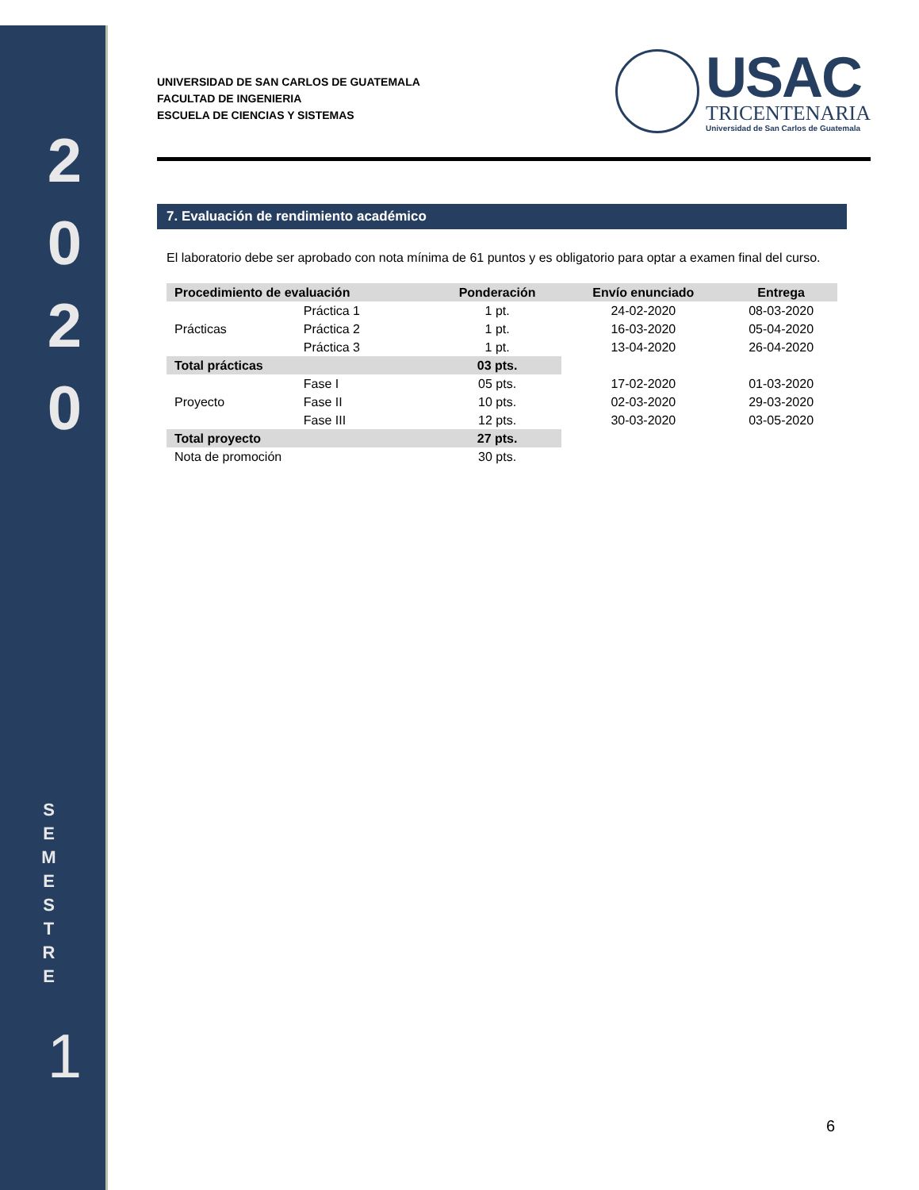2
0
2
0
S
E
M
E
S
T
R
E
1
UNIVERSIDAD DE SAN CARLOS DE GUATEMALA
FACULTAD DE INGENIERIA
ESCUELA DE CIENCIAS Y SISTEMAS
USAC
TRICENTENARIA
Universidad de San Carlos de Guatemala
7. Evaluación de rendimiento académico
El laboratorio debe ser aprobado con nota mínima de 61 puntos y es obligatorio para optar a examen final del curso.
| Procedimiento de evaluación | | Ponderación | Envío enunciado | Entrega |
| --- | --- | --- | --- | --- |
| Prácticas | Práctica 1 | 1 pt. | 24-02-2020 | 08-03-2020 |
| | Práctica 2 | 1 pt. | 16-03-2020 | 05-04-2020 |
| | Práctica 3 | 1 pt. | 13-04-2020 | 26-04-2020 |
| Total prácticas | | 03 pts. | | |
| Proyecto | Fase I | 05 pts. | 17-02-2020 | 01-03-2020 |
| | Fase II | 10 pts. | 02-03-2020 | 29-03-2020 |
| | Fase III | 12 pts. | 30-03-2020 | 03-05-2020 |
| Total proyecto | | 27 pts. | | |
| Nota de promoción | | 30 pts. | | |
6